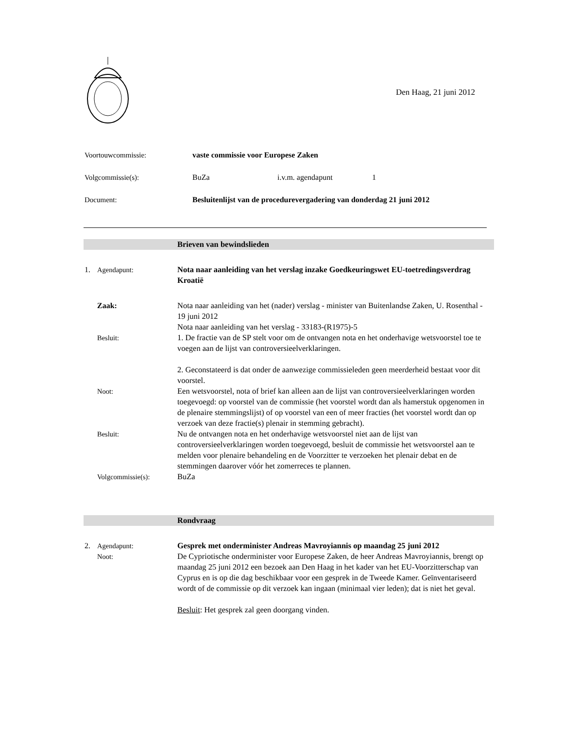Den Haag, 21 juni 2012
Voortouwcommissie: vaste commissie voor Europese Zaken
Volgcommissie(s): BuZa i.v.m. agendapunt 1
Document: Besluitenlijst van de procedurevergadering van donderdag 21 juni 2012
Brieven van bewindslieden
1. Agendapunt: Nota naar aanleiding van het verslag inzake Goedkeuringswet EU-toetredingsverdrag Kroatië
Zaak: Nota naar aanleiding van het (nader) verslag - minister van Buitenlandse Zaken, U. Rosenthal - 19 juni 2012
Nota naar aanleiding van het verslag - 33183-(R1975)-5
Besluit: 1. De fractie van de SP stelt voor om de ontvangen nota en het onderhavige wetsvoorstel toe te voegen aan de lijst van controversieelverklaringen.
2. Geconstateerd is dat onder de aanwezige commissieleden geen meerderheid bestaat voor dit voorstel.
Noot: Een wetsvoorstel, nota of brief kan alleen aan de lijst van controversieelverklaringen worden toegevoegd: op voorstel van de commissie (het voorstel wordt dan als hamerstuk opgenomen in de plenaire stemmingslijst) of op voorstel van een of meer fracties (het voorstel wordt dan op verzoek van deze fractie(s) plenair in stemming gebracht).
Besluit: Nu de ontvangen nota en het onderhavige wetsvoorstel niet aan de lijst van controversieelverklaringen worden toegevoegd, besluit de commissie het wetsvoorstel aan te melden voor plenaire behandeling en de Voorzitter te verzoeken het plenair debat en de stemmingen daarover vóór het zomerreces te plannen.
Volgcommissie(s): BuZa
Rondvraag
2. Agendapunt: Gesprek met onderminister Andreas Mavroyiannis op maandag 25 juni 2012
Noot: De Cypriotische onderminister voor Europese Zaken, de heer Andreas Mavroyiannis, brengt op maandag 25 juni 2012 een bezoek aan Den Haag in het kader van het EU-Voorzitterschap van Cyprus en is op die dag beschikbaar voor een gesprek in de Tweede Kamer. Geïnventariseerd wordt of de commissie op dit verzoek kan ingaan (minimaal vier leden); dat is niet het geval.
Besluit: Het gesprek zal geen doorgang vinden.